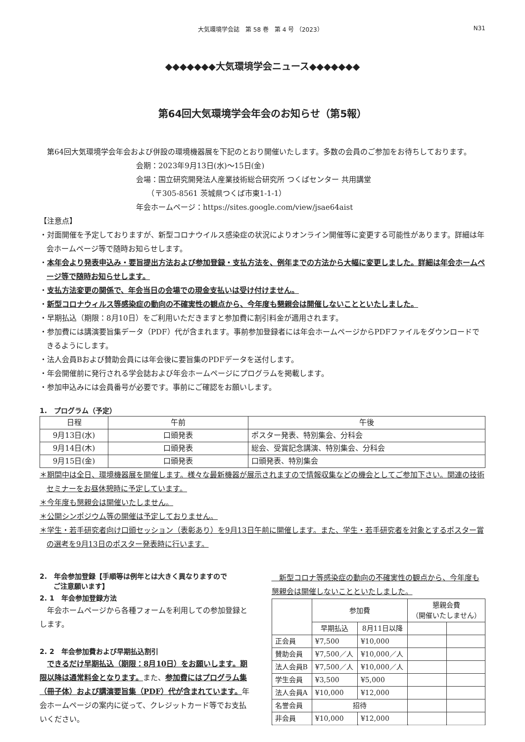大気環境学会誌　第 58 巻　第 4 号 （2023） N31
◆◆◆◆◆◆◆大気環境学会ニュース◆◆◆◆◆◆◆
第64回大気環境学会年会のお知らせ（第5報）
　第64回大気環境学会年会および併設の環境機器展を下記のとおり開催いたします。多数の会員のご参加をお待ちしております。
会期：2023年9月13日(水)〜15日(金)
会場：国立研究開発法人産業技術総合研究所 つくばセンター 共用講堂
　　（〒305-8561 茨城県つくば市東1-1-1）
年会ホームページ：https://sites.google.com/view/jsae64aist
【注意点】
・対面開催を予定しておりますが、新型コロナウイルス感染症の状況によりオンライン開催等に変更する可能性があります。詳細は年会ホームページ等で随時お知らせします。
・本年会より発表申込み・要旨提出方法および参加登録・支払方法を、例年までの方法から大幅に変更しました。詳細は年会ホームページ等で随時お知らせします。
・支払方法変更の関係で、年会当日の会場での現金支払いは受け付けません。
・新型コロナウィルス等感染症の動向の不確実性の観点から、今年度も懇親会は開催しないことといたしました。
・早期払込（期限：8月10日）をご利用いただきますと参加費に割引料金が適用されます。
・参加費には講演要旨集データ（PDF）代が含まれます。事前参加登録者には年会ホームページからPDFファイルをダウンロードできるようにします。
・法人会員Bおよび賛助会員には年会後に要旨集のPDFデータを送付します。
・年会開催前に発行される学会誌および年会ホームページにプログラムを掲載します。
・参加申込みには会員番号が必要です。事前にご確認をお願いします。
1.　プログラム（予定）
| 日程 | 午前 | 午後 |
| --- | --- | --- |
| 9月13日(水) | 口頭発表 | ポスター発表、特別集会、分科会 |
| 9月14日(木) | 口頭発表 | 総会、受賞記念講演、特別集会、分科会 |
| 9月15日(金) | 口頭発表 | 口頭発表、特別集会 |
＊期間中は全日、環境機器展を開催します。様々な最新機器が展示されますので情報収集などの機会としてご参加下さい。関連の技術セミナーをお昼休憩時に予定しています。
＊今年度も懇親会は開催いたしません。
＊公開シンポジウム等の開催は予定しておりません。
＊学生・若手研究者向け口頭セッション（表彰あり）を9月13日午前に開催します。また、学生・若手研究者を対象とするポスター賞の選考を9月13日のポスター発表時に行います。
2.　年会参加登録【手順等は例年とは大きく異なりますので
　　ご注意願います】
2. 1　年会参加登録方法
　年会ホームページから各種フォームを利用しての参加登録とします。
2. 2　年会参加費および早期払込割引
　できるだけ早期払込（期限：8月10日）をお願いします。期限以降は通常料金となります。また、参加費にはプログラム集（冊子体）および講演要旨集（PDF）代が含まれています。年会ホームページの案内に従って、クレジットカード等でお支払いください。
　新型コロナ等感染症の動向の不確実性の観点から、今年度も懇親会は開催しないことといたしました。
| | 参加費 | | 懇親会費 （開催いたしません） | |
| --- | --- | --- | --- | --- |
| | 早期払込 | 8月11日以降 | | |
| 正会員 | ¥7,500 | ¥10,000 | | |
| 賛助会員 | ¥7,500／人 | ¥10,000／人 | | |
| 法人会員B | ¥7,500／人 | ¥10,000／人 | | |
| 学生会員 | ¥3,500 | ¥5,000 | | |
| 法人会員A | ¥10,000 | ¥12,000 | | |
| 名誉会員 | 招待 | | | |
| 非会員 | ¥10,000 | ¥12,000 | | |